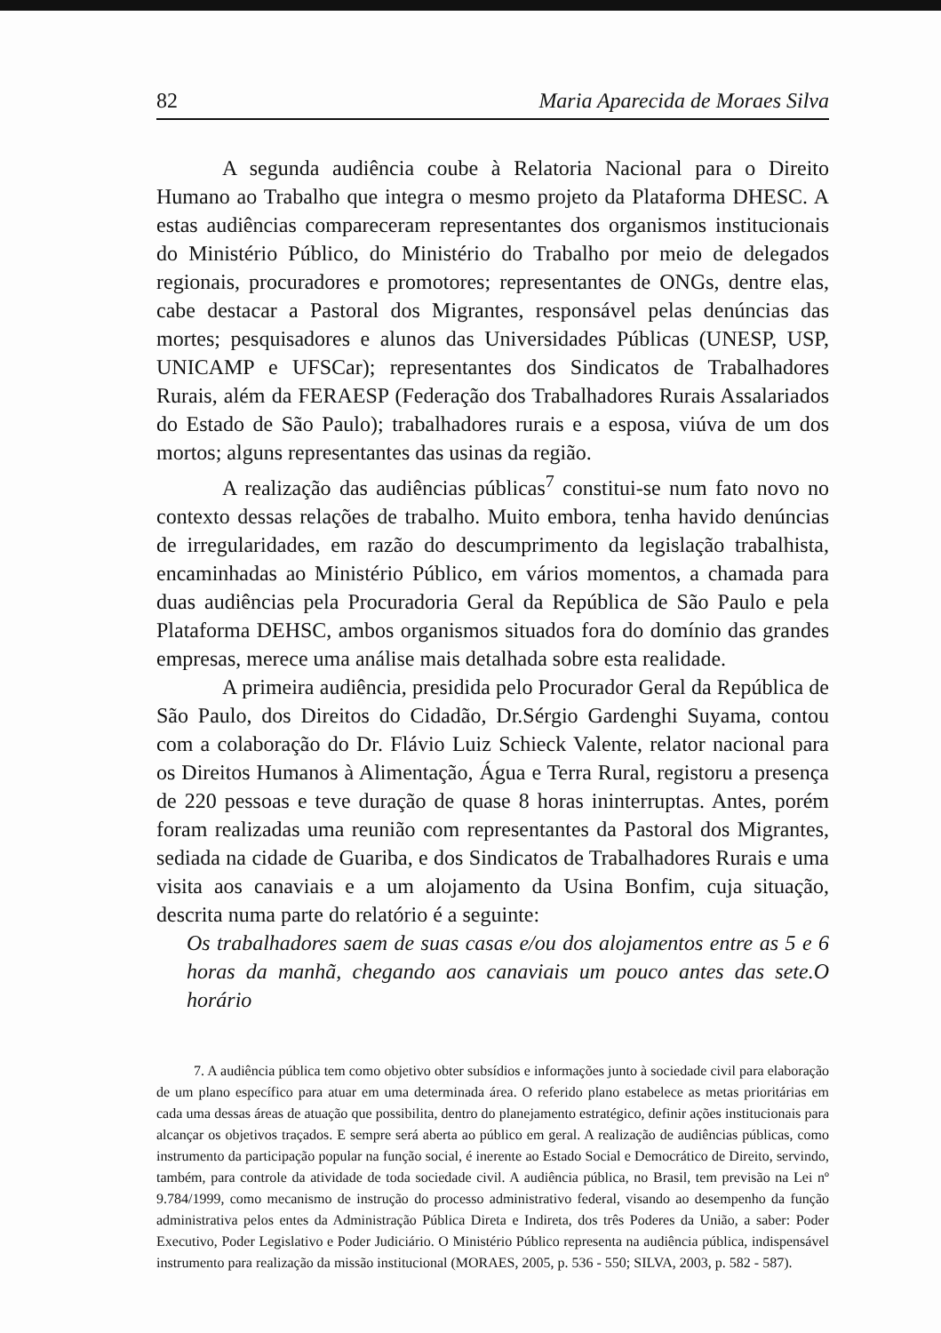82 Maria Aparecida de Moraes Silva
A segunda audiência coube à Relatoria Nacional para o Direito Humano ao Trabalho que integra o mesmo projeto da Plataforma DHESC. A estas audiências compareceram representantes dos organismos institucionais do Ministério Público, do Ministério do Trabalho por meio de delegados regionais, procuradores e promotores; representantes de ONGs, dentre elas, cabe destacar a Pastoral dos Migrantes, responsável pelas denúncias das mortes; pesquisadores e alunos das Universidades Públicas (UNESP, USP, UNICAMP e UFSCar); representantes dos Sindicatos de Trabalhadores Rurais, além da FERAESP (Federação dos Trabalhadores Rurais Assalariados do Estado de São Paulo); trabalhadores rurais e a esposa, viúva de um dos mortos; alguns representantes das usinas da região.
A realização das audiências públicas<sup>7</sup> constitui-se num fato novo no contexto dessas relações de trabalho. Muito embora, tenha havido denúncias de irregularidades, em razão do descumprimento da legislação trabalhista, encaminhadas ao Ministério Público, em vários momentos, a chamada para duas audiências pela Procuradoria Geral da República de São Paulo e pela Plataforma DEHSC, ambos organismos situados fora do domínio das grandes empresas, merece uma análise mais detalhada sobre esta realidade.
A primeira audiência, presidida pelo Procurador Geral da República de São Paulo, dos Direitos do Cidadão, Dr.Sérgio Gardenghi Suyama, contou com a colaboração do Dr. Flávio Luiz Schieck Valente, relator nacional para os Direitos Humanos à Alimentação, Água e Terra Rural, registoru a presença de 220 pessoas e teve duração de quase 8 horas ininterruptas. Antes, porém foram realizadas uma reunião com representantes da Pastoral dos Migrantes, sediada na cidade de Guariba, e dos Sindicatos de Trabalhadores Rurais e uma visita aos canaviais e a um alojamento da Usina Bonfim, cuja situação, descrita numa parte do relatório é a seguinte:
Os trabalhadores saem de suas casas e/ou dos alojamentos entre as 5 e 6 horas da manhã, chegando aos canaviais um pouco antes das sete.O horário
7. A audiência pública tem como objetivo obter subsídios e informações junto à sociedade civil para elaboração de um plano específico para atuar em uma determinada área. O referido plano estabelece as metas prioritárias em cada uma dessas áreas de atuação que possibilita, dentro do planejamento estratégico, definir ações institucionais para alcançar os objetivos traçados. E sempre será aberta ao público em geral. A realização de audiências públicas, como instrumento da participação popular na função social, é inerente ao Estado Social e Democrático de Direito, servindo, também, para controle da atividade de toda sociedade civil. A audiência pública, no Brasil, tem previsão na Lei nº 9.784/1999, como mecanismo de instrução do processo administrativo federal, visando ao desempenho da função administrativa pelos entes da Administração Pública Direta e Indireta, dos três Poderes da União, a saber: Poder Executivo, Poder Legislativo e Poder Judiciário. O Ministério Público representa na audiência pública, indispensável instrumento para realização da missão institucional (MORAES, 2005, p. 536 - 550; SILVA, 2003, p. 582 - 587).